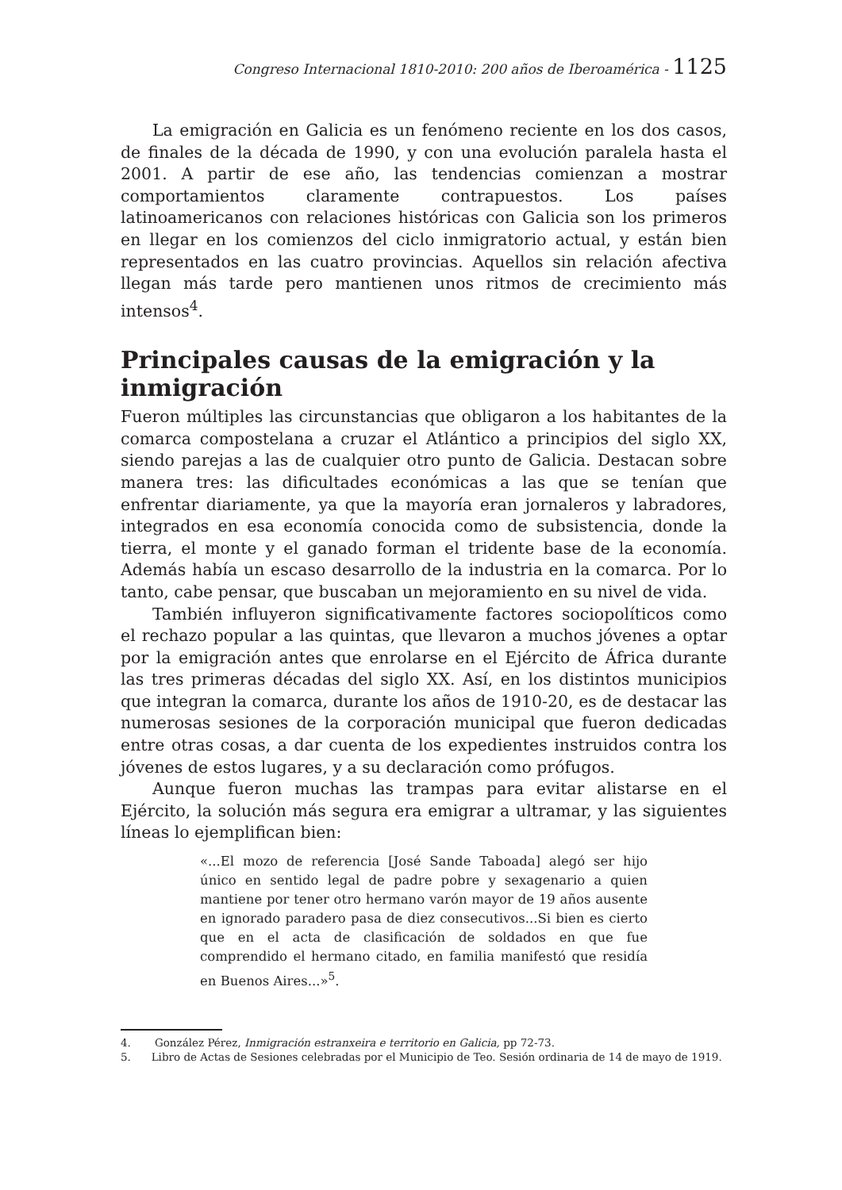Congreso Internacional 1810-2010: 200 años de Iberoamérica - 1125
La emigración en Galicia es un fenómeno reciente en los dos casos, de finales de la década de 1990, y con una evolución paralela hasta el 2001. A partir de ese año, las tendencias comienzan a mostrar comportamientos claramente contrapuestos. Los países latinoamericanos con relaciones históricas con Galicia son los primeros en llegar en los comienzos del ciclo inmigratorio actual, y están bien representados en las cuatro provincias. Aquellos sin relación afectiva llegan más tarde pero mantienen unos ritmos de crecimiento más intensos<sup>4</sup>.
Principales causas de la emigración y la inmigración
Fueron múltiples las circunstancias que obligaron a los habitantes de la comarca compostelana a cruzar el Atlántico a principios del siglo XX, siendo parejas a las de cualquier otro punto de Galicia. Destacan sobre manera tres: las dificultades económicas a las que se tenían que enfrentar diariamente, ya que la mayoría eran jornaleros y labradores, integrados en esa economía conocida como de subsistencia, donde la tierra, el monte y el ganado forman el tridente base de la economía. Además había un escaso desarrollo de la industria en la comarca. Por lo tanto, cabe pensar, que buscaban un mejoramiento en su nivel de vida.
También influyeron significativamente factores sociopolíticos como el rechazo popular a las quintas, que llevaron a muchos jóvenes a optar por la emigración antes que enrolarse en el Ejército de África durante las tres primeras décadas del siglo XX. Así, en los distintos municipios que integran la comarca, durante los años de 1910-20, es de destacar las numerosas sesiones de la corporación municipal que fueron dedicadas entre otras cosas, a dar cuenta de los expedientes instruidos contra los jóvenes de estos lugares, y a su declaración como prófugos.
Aunque fueron muchas las trampas para evitar alistarse en el Ejército, la solución más segura era emigrar a ultramar, y las siguientes líneas lo ejemplifican bien:
«...El mozo de referencia [José Sande Taboada] alegó ser hijo único en sentido legal de padre pobre y sexagenario a quien mantiene por tener otro hermano varón mayor de 19 años ausente en ignorado paradero pasa de diez consecutivos...Si bien es cierto que en el acta de clasificación de soldados en que fue comprendido el hermano citado, en familia manifestó que residía en Buenos Aires...»<sup>5</sup>.
4. González Pérez, Inmigración estranxeira e territorio en Galicia, pp 72-73.
5. Libro de Actas de Sesiones celebradas por el Municipio de Teo. Sesión ordinaria de 14 de mayo de 1919.